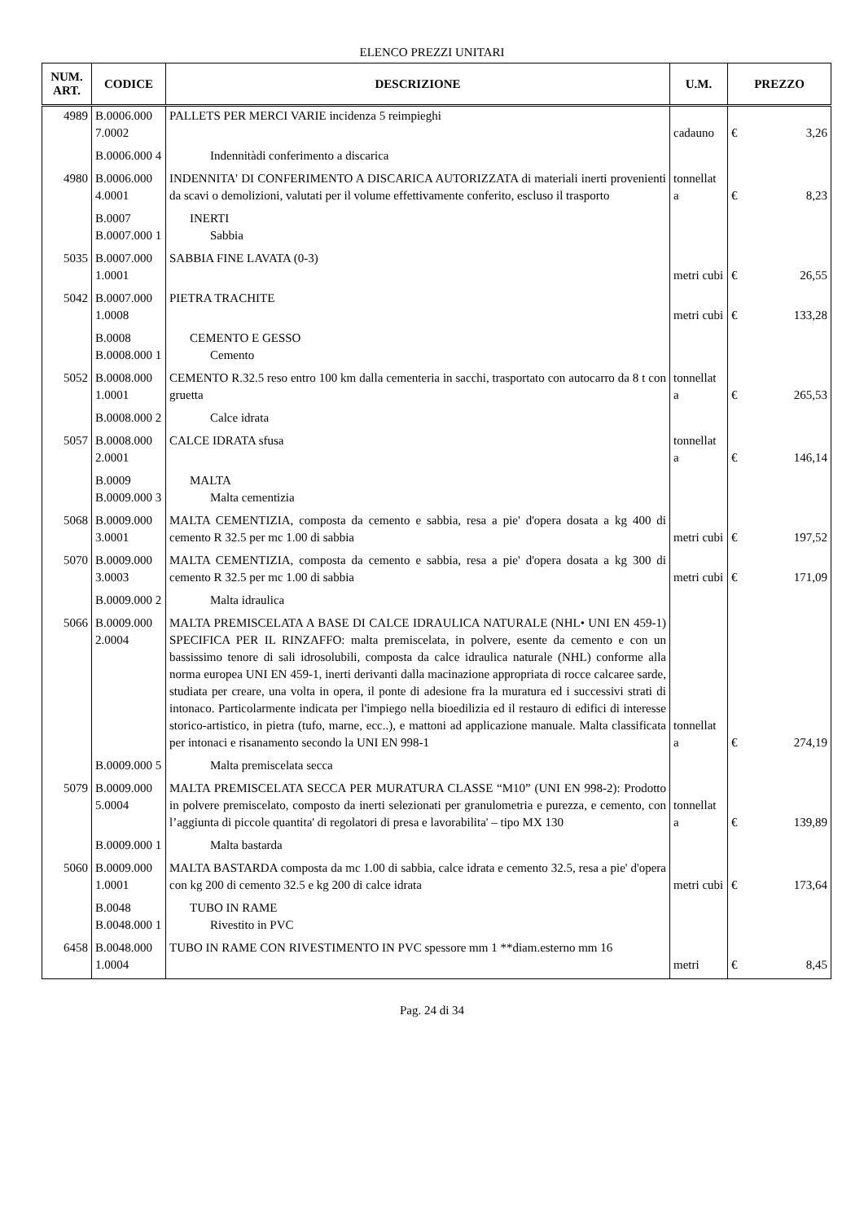ELENCO PREZZI UNITARI
| NUM. ART. | CODICE | DESCRIZIONE | U.M. | PREZZO | |
| --- | --- | --- | --- | --- | --- |
| 4989 | B.0006.000 7.0002 | PALLETS PER MERCI VARIE incidenza 5 reimpieghi | cadauno | € | 3,26 |
| | B.0006.000 4 | Indennitàdi conferimento a discarica | | | |
| 4980 | B.0006.000 4.0001 | INDENNITA' DI CONFERIMENTO A DISCARICA AUTORIZZATA di materiali inerti provenienti da scavi o demolizioni, valutati per il volume effettivamente conferito, escluso il trasporto | tonnellat a | € | 8,23 |
| | B.0007 B.0007.000 1 | INERTI Sabbia | | | |
| 5035 | B.0007.000 1.0001 | SABBIA FINE LAVATA (0-3) | metri cubi | € | 26,55 |
| 5042 | B.0007.000 1.0008 | PIETRA TRACHITE | metri cubi | € | 133,28 |
| | B.0008 B.0008.000 1 | CEMENTO E GESSO Cemento | | | |
| 5052 | B.0008.000 1.0001 | CEMENTO R.32.5 reso entro 100 km dalla cementeria in sacchi, trasportato con autocarro da 8 t con gruetta | tonnellat a | € | 265,53 |
| | B.0008.000 2 | Calce idrata | | | |
| 5057 | B.0008.000 2.0001 | CALCE IDRATA sfusa | tonnellat a | € | 146,14 |
| | B.0009 B.0009.000 3 | MALTA Malta cementizia | | | |
| 5068 | B.0009.000 3.0001 | MALTA CEMENTIZIA, composta da cemento e sabbia, resa a pie' d'opera dosata a kg 400 di cemento R 32.5 per mc 1.00 di sabbia | metri cubi | € | 197,52 |
| 5070 | B.0009.000 3.0003 | MALTA CEMENTIZIA, composta da cemento e sabbia, resa a pie' d'opera dosata a kg 300 di cemento R 32.5 per mc 1.00 di sabbia | metri cubi | € | 171,09 |
| | B.0009.000 2 | Malta idraulica | | | |
| 5066 | B.0009.000 2.0004 | MALTA PREMISCELATA A BASE DI CALCE IDRAULICA NATURALE (NHL• UNI EN 459-1) SPECIFICA PER IL RINZAFFO: malta premiscelata, in polvere, esente da cemento e con un bassissimo tenore di sali idrosolubili, composta da calce idraulica naturale (NHL) conforme alla norma europea UNI EN 459-1, inerti derivanti dalla macinazione appropriata di rocce calcaree sarde, studiata per creare, una volta in opera, il ponte di adesione fra la muratura ed i successivi strati di intonaco. Particolarmente indicata per l'impiego nella bioedilizia ed il restauro di edifici di interesse storico-artistico, in pietra (tufo, marne, ecc..), e mattoni ad applicazione manuale. Malta classificata per intonaci e risanamento secondo la UNI EN 998-1 | tonnellat a | € | 274,19 |
| | B.0009.000 5 | Malta premiscelata secca | | | |
| 5079 | B.0009.000 5.0004 | MALTA PREMISCELATA SECCA PER MURATURA CLASSE “M10” (UNI EN 998-2): Prodotto in polvere premiscelato, composto da inerti selezionati per granulometria e purezza, e cemento, con l’aggiunta di piccole quantita' di regolatori di presa e lavorabilita' – tipo MX 130 | tonnellat a | € | 139,89 |
| | B.0009.000 1 | Malta bastarda | | | |
| 5060 | B.0009.000 1.0001 | MALTA BASTARDA composta da mc 1.00 di sabbia, calce idrata e cemento 32.5, resa a pie' d'opera con kg 200 di cemento 32.5 e kg 200 di calce idrata | metri cubi | € | 173,64 |
| | B.0048 B.0048.000 1 | TUBO IN RAME Rivestito in PVC | | | |
| 6458 | B.0048.000 1.0004 | TUBO IN RAME CON RIVESTIMENTO IN PVC spessore mm 1 **diam.esterno mm 16 | metri | € | 8,45 |
Pag. 24 di 34